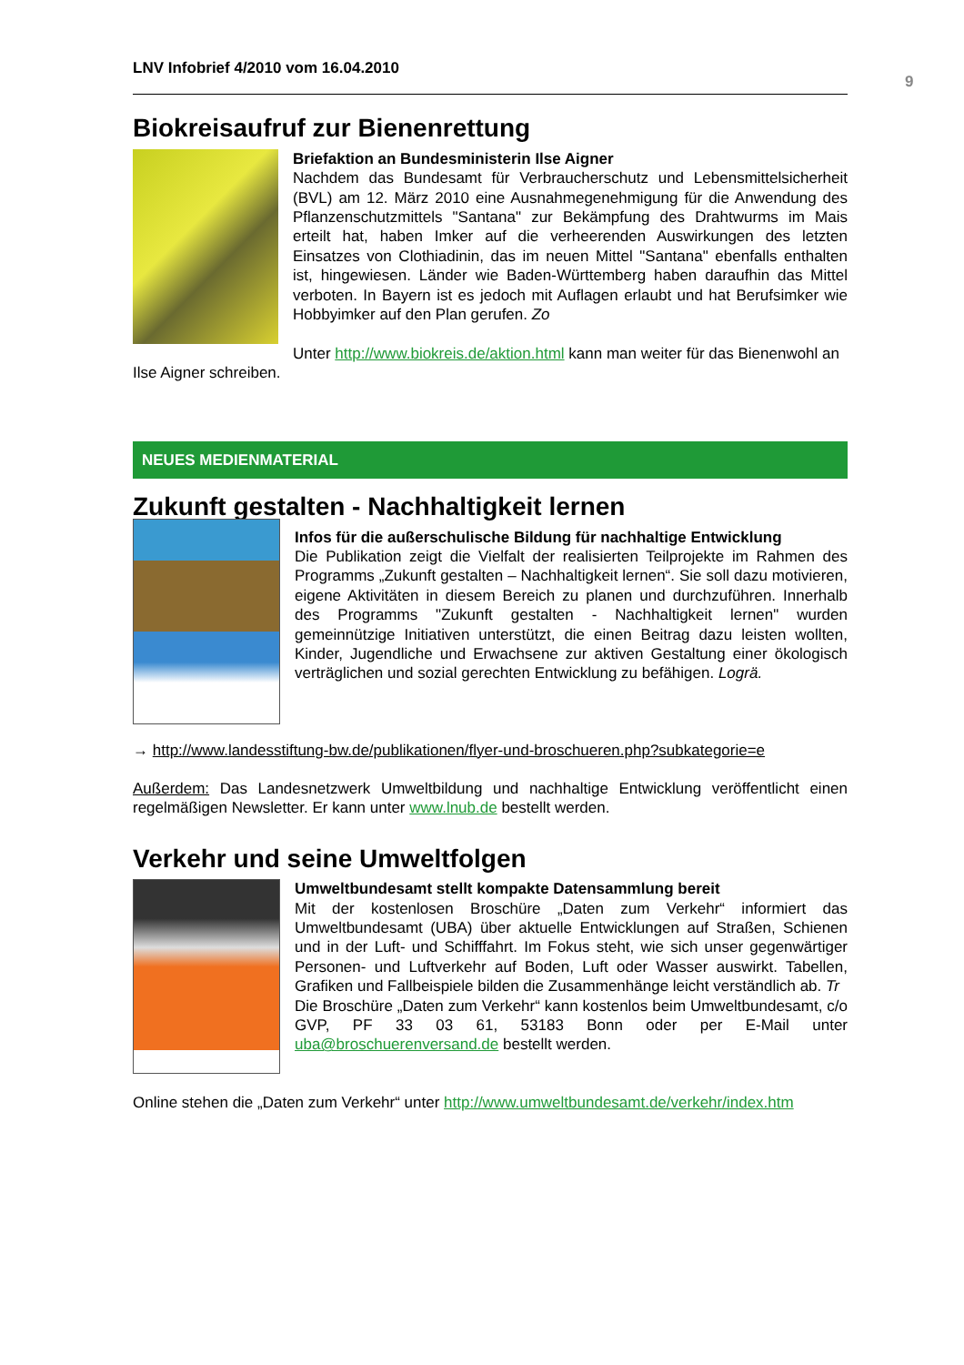9
LNV Infobrief 4/2010 vom 16.04.2010
Biokreisaufruf zur Bienenrettung
Briefaktion an Bundesministerin Ilse Aigner
Nachdem das Bundesamt für Verbraucherschutz und Lebensmittelsicherheit (BVL) am 12. März 2010 eine Ausnahmegenehmigung für die Anwendung des Pflanzenschutzmittels "Santana" zur Bekämpfung des Drahtwurms im Mais erteilt hat, haben Imker auf die verheerenden Auswirkungen des letzten Einsatzes von Clothiadinin, das im neuen Mittel "Santana" ebenfalls enthalten ist, hingewiesen. Länder wie Baden-Württemberg haben daraufhin das Mittel verboten. In Bayern ist es jedoch mit Auflagen erlaubt und hat Berufsimker wie Hobbyimker auf den Plan gerufen. Zo
Unter http://www.biokreis.de/aktion.html kann man weiter für das Bienenwohl an Ilse Aigner schreiben.
NEUES MEDIENMATERIAL
Zukunft gestalten - Nachhaltigkeit lernen
Infos für die außerschulische Bildung für nachhaltige Entwicklung
Die Publikation zeigt die Vielfalt der realisierten Teilprojekte im Rahmen des Programms „Zukunft gestalten – Nachhaltigkeit lernen“. Sie soll dazu motivieren, eigene Aktivitäten in diesem Bereich zu planen und durchzuführen. Innerhalb des Programms "Zukunft gestalten - Nachhaltigkeit lernen" wurden gemeinnützige Initiativen unterstützt, die einen Beitrag dazu leisten wollten, Kinder, Jugendliche und Erwachsene zur aktiven Gestaltung einer ökologisch verträglichen und sozial gerechten Entwicklung zu befähigen. Logrä.
→ http://www.landesstiftung-bw.de/publikationen/flyer-und-broschueren.php?subkategorie=e
Außerdem: Das Landesnetzwerk Umweltbildung und nachhaltige Entwicklung veröffentlicht einen regelmäßigen Newsletter. Er kann unter www.lnub.de bestellt werden.
Verkehr und seine Umweltfolgen
Umweltbundesamt stellt kompakte Datensammlung bereit
Mit der kostenlosen Broschüre „Daten zum Verkehr“ informiert das Umweltbundesamt (UBA) über aktuelle Entwicklungen auf Straßen, Schienen und in der Luft- und Schifffahrt. Im Fokus steht, wie sich unser gegenwärtiger Personen- und Luftverkehr auf Boden, Luft oder Wasser auswirkt. Tabellen, Grafiken und Fallbeispiele bilden die Zusammenhänge leicht verständlich ab. Tr
Die Broschüre „Daten zum Verkehr“ kann kostenlos beim Umweltbundesamt, c/o GVP, PF 33 03 61, 53183 Bonn oder per E-Mail unter uba@broschuerenversand.de bestellt werden.
Online stehen die „Daten zum Verkehr“ unter http://www.umweltbundesamt.de/verkehr/index.htm